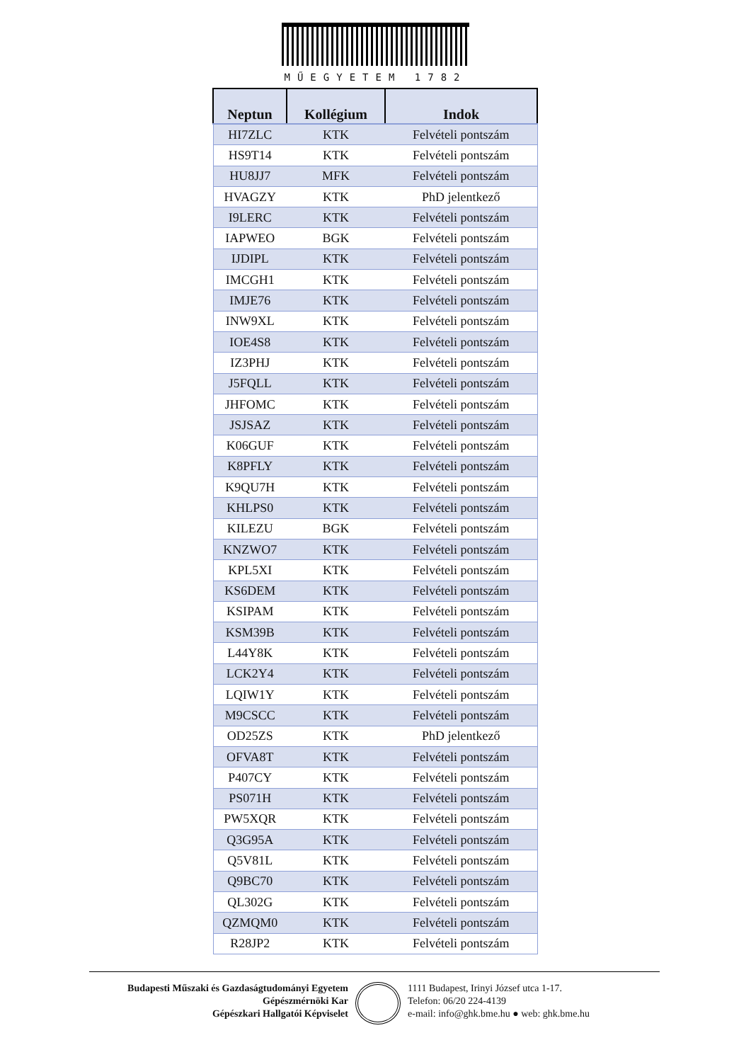MŰEGYETEM 1782
| Neptun | Kollégium | Indok |
| --- | --- | --- |
| HI7ZLC | KTK | Felvételi pontszám |
| HS9T14 | KTK | Felvételi pontszám |
| HU8JJ7 | MFK | Felvételi pontszám |
| HVAGZY | KTK | PhD jelentkező |
| I9LERC | KTK | Felvételi pontszám |
| IAPWEO | BGK | Felvételi pontszám |
| IJDIPL | KTK | Felvételi pontszám |
| IMCGH1 | KTK | Felvételi pontszám |
| IMJE76 | KTK | Felvételi pontszám |
| INW9XL | KTK | Felvételi pontszám |
| IOE4S8 | KTK | Felvételi pontszám |
| IZ3PHJ | KTK | Felvételi pontszám |
| J5FQLL | KTK | Felvételi pontszám |
| JHFOMC | KTK | Felvételi pontszám |
| JSJSAZ | KTK | Felvételi pontszám |
| K06GUF | KTK | Felvételi pontszám |
| K8PFLY | KTK | Felvételi pontszám |
| K9QU7H | KTK | Felvételi pontszám |
| KHLPS0 | KTK | Felvételi pontszám |
| KILEZU | BGK | Felvételi pontszám |
| KNZWO7 | KTK | Felvételi pontszám |
| KPL5XI | KTK | Felvételi pontszám |
| KS6DEM | KTK | Felvételi pontszám |
| KSIPAM | KTK | Felvételi pontszám |
| KSM39B | KTK | Felvételi pontszám |
| L44Y8K | KTK | Felvételi pontszám |
| LCK2Y4 | KTK | Felvételi pontszám |
| LQIW1Y | KTK | Felvételi pontszám |
| M9CSCC | KTK | Felvételi pontszám |
| OD25ZS | KTK | PhD jelentkező |
| OFVA8T | KTK | Felvételi pontszám |
| P407CY | KTK | Felvételi pontszám |
| PS071H | KTK | Felvételi pontszám |
| PW5XQR | KTK | Felvételi pontszám |
| Q3G95A | KTK | Felvételi pontszám |
| Q5V81L | KTK | Felvételi pontszám |
| Q9BC70 | KTK | Felvételi pontszám |
| QL302G | KTK | Felvételi pontszám |
| QZMQM0 | KTK | Felvételi pontszám |
| R28JP2 | KTK | Felvételi pontszám |
Budapesti Műszaki és Gazdaságtudományi Egyetem
Gépészmérnöki Kar
Gépészkari Hallgatói Képviselet
1111 Budapest, Irinyi József utca 1-17.
Telefon: 06/20 224-4139
e-mail: info@ghk.bme.hu ● web: ghk.bme.hu